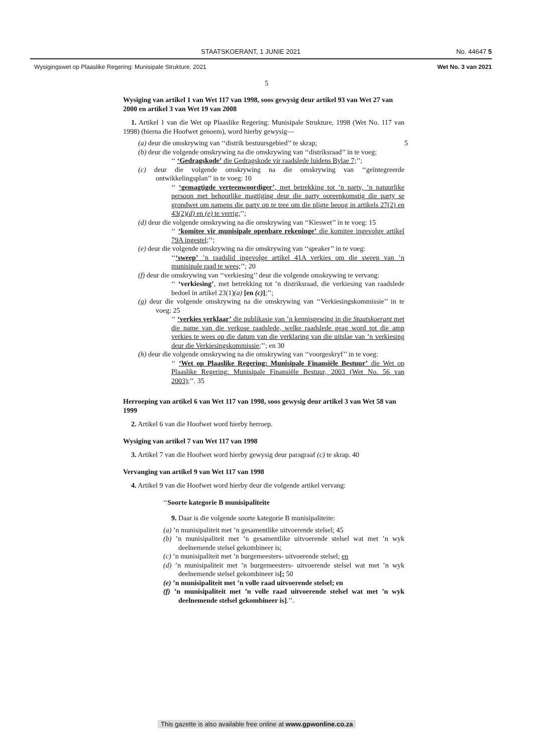STAATSKOERANT, 1 JUNIE 2021 No. 44647 5
Wysigingswet op Plaaslike Regering: Munisipale Strukture, 2021 Wet No. 3 van 2021
5
Wysiging van artikel 1 van Wet 117 van 1998, soos gewysig deur artikel 93 van Wet 27 van 2000 en artikel 3 van Wet 19 van 2008
1. Artikel 1 van die Wet op Plaaslike Regering: Munisipale Strukture, 1998 (Wet No. 117 van 1998) (hierna die Hoofwet genoem), word hierby gewysig—
(a) deur die omskrywing van ‘‘distrik bestuursgebied’’ te skrap; 5
(b) deur die volgende omskrywing na die omskrywing van ‘‘distriksraad’’ in te voeg:
‘‘ ‘Gedragskode’ die Gedragskode vir raadslede luidens Bylae 7;’’;
(c) deur die volgende omskrywing na die omskrywing van ‘‘geïntegreerde ontwikkelingsplan’’ in te voeg: 10
‘‘ ‘gemagtigde verteenwoordiger’, met betrekking tot ’n party, ’n natuurlike persoon met behoorlike magtiging deur die party ooreenkomstig die party se grondwet om namens die party op te tree om die pligte beoog in artikels 27(2) en 43(2)(d) en (e) te verrig;’’;
(d) deur die volgende omskrywing na die omskrywing van ‘‘Kieswet’’ in te voeg: 15
‘‘ ‘komitee vir munisipale openbare rekeninge’ die komitee ingevolge artikel 79A ingestel;’’;
(e) deur die volgende omskrywing na die omskrywing van ‘‘speaker’’ in te voeg:
‘‘‘sweep’ ’n raadslid ingevolge artikel 41A verkies om die sweep van ’n munisipale raad te wees;’’; 20
(f) deur die omskrywing van ‘‘verkiesing’’ deur die volgende omskrywing te vervang:
‘‘ ‘verkiesing’, met betrekking tot ’n distriksraad, die verkiesing van raadslede bedoel in artikel 23(1)(a) [en (c)];’’;
(g) deur die volgende omskrywing na die omskrywing van ‘‘Verkiesingskommissie’’ in te voeg: 25
‘‘ ‘verkies verklaar’ die publikasie van ’n kennisgewing in die Staatskoerant met die name van die verkose raadslede, welke raadslede geag word tot die amp verkies te wees op die datum van die verklaring van die uitslae van ’n verkiesing deur die Verkiesingskommissie;’’; en 30
(h) deur die volgende omskrywing na die omskrywing van ‘‘voorgeskryf’’ in te voeg:
‘‘ ‘Wet op Plaaslike Regering: Munisipale Finansiële Bestuur’ die Wet op Plaaslike Regering: Munisipale Finansiële Bestuur, 2003 (Wet No. 56 van 2003);’’. 35
Herroeping van artikel 6 van Wet 117 van 1998, soos gewysig deur artikel 3 van Wet 58 van 1999
2. Artikel 6 van die Hoofwet word hierby herroep.
Wysiging van artikel 7 van Wet 117 van 1998
3. Artikel 7 van die Hoofwet word hierby gewysig deur paragraaf (c) te skrap. 40
Vervanging van artikel 9 van Wet 117 van 1998
4. Artikel 9 van die Hoofwet word hierby deur die volgende artikel vervang:
‘‘Soorte kategorie B munisipaliteite
9. Daar is die volgende soorte kategorie B munisipaliteite:
(a) ’n munisipaliteit met ’n gesamentlike uitvoerende stelsel; 45
(b) ’n munisipaliteit met ’n gesamentlike uitvoerende stelsel wat met ’n wyk deelnemende stelsel gekombineer is;
(c) ’n munisipaliteit met ’n burgemeesters- uitvoerende stelsel; en
(d) ’n munisipaliteit met ’n burgemeesters- uitvoerende stelsel wat met ’n wyk deelnemende stelsel gekombineer is[; 50
(e) ’n munisipaliteit met ’n volle raad uitvoerende stelsel; en
(f) ’n munisipaliteit met ’n volle raad uitvoerende stelsel wat met ’n wyk deelnemende stelsel gekombineer is].’’.
This gazette is also available free online at www.gpwonline.co.za